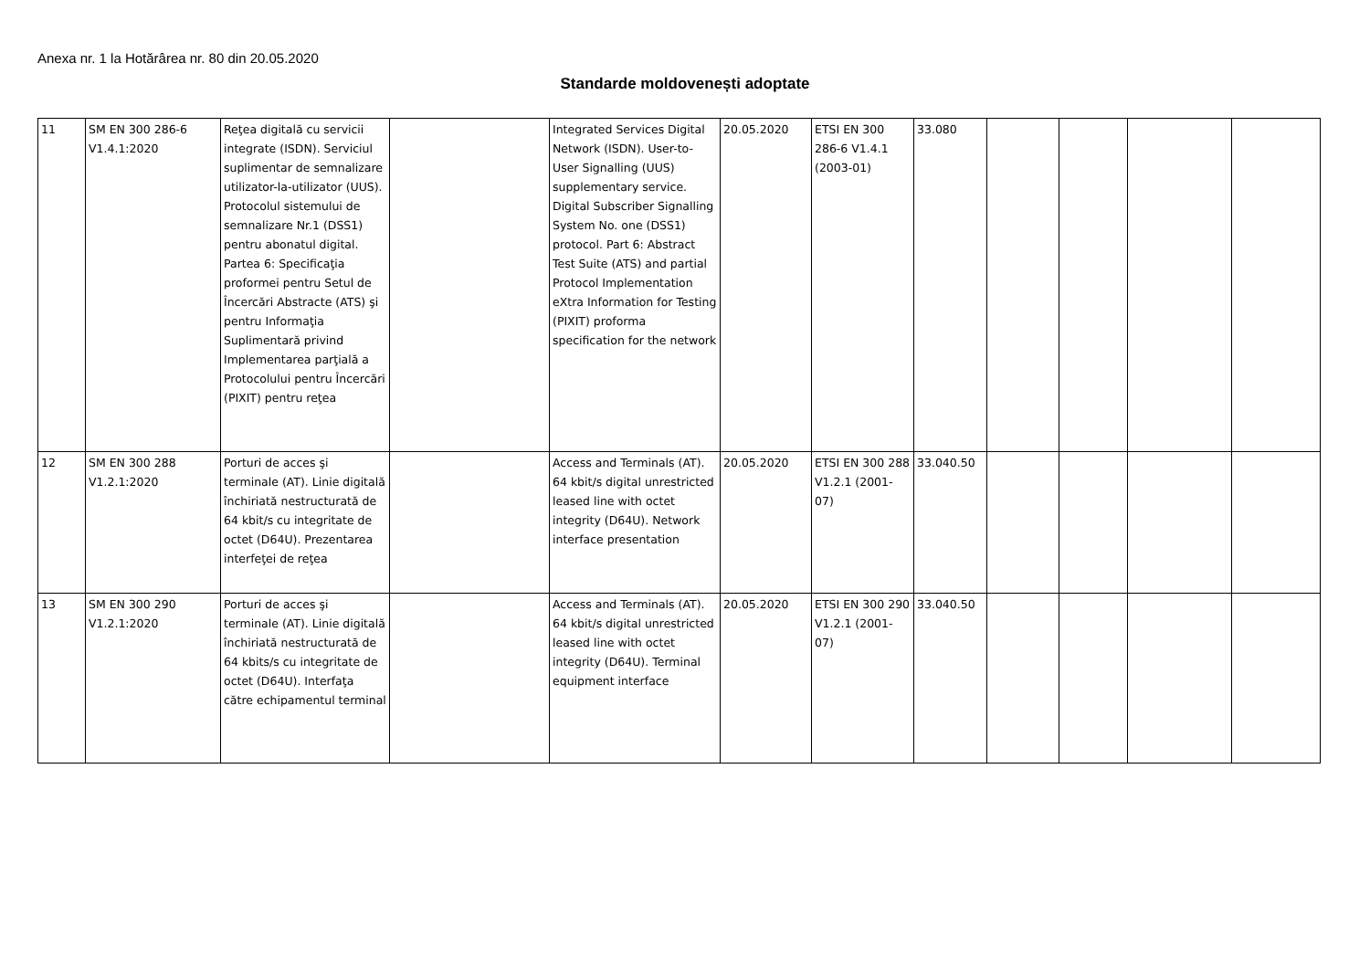Anexa nr. 1 la Hotărârea nr. 80 din 20.05.2020
Standarde moldovenești adoptate
| 11 | SM EN 300 286-6 V1.4.1:2020 | Reţea digitală cu servicii integrate (ISDN). Serviciul suplimentar de semnalizare utilizator-la-utilizator (UUS). Protocolul sistemului de semnalizare Nr.1 (DSS1) pentru abonatul digital. Partea 6: Specificaţia proformei pentru Setul de Încercări Abstracte (ATS) şi pentru Informaţia Suplimentară privind Implementarea parţială a Protocolului pentru Încercări (PIXIT) pentru reţea | | Integrated Services Digital Network (ISDN). User-to-User Signalling (UUS) supplementary service. Digital Subscriber Signalling System No. one (DSS1) protocol. Part 6: Abstract Test Suite (ATS) and partial Protocol Implementation eXtra Information for Testing (PIXIT) proforma specification for the network | 20.05.2020 | ETSI EN 300 286-6 V1.4.1 (2003-01) | 33.080 | | | | |
| 12 | SM EN 300 288 V1.2.1:2020 | Porturi de acces şi terminale (AT). Linie digitală închiriată nestructurată de 64 kbit/s cu integritate de octet (D64U). Prezentarea interfeţei de reţea | | Access and Terminals (AT). 64 kbit/s digital unrestricted leased line with octet integrity (D64U). Network interface presentation | 20.05.2020 | ETSI EN 300 288 V1.2.1 (2001-07) | 33.040.50 | | | | |
| 13 | SM EN 300 290 V1.2.1:2020 | Porturi de acces şi terminale (AT). Linie digitală închiriată nestructurată de 64 kbits/s cu integritate de octet (D64U). Interfaţa către echipamentul terminal | | Access and Terminals (AT). 64 kbit/s digital unrestricted leased line with octet integrity (D64U). Terminal equipment interface | 20.05.2020 | ETSI EN 300 290 V1.2.1 (2001-07) | 33.040.50 | | | | |